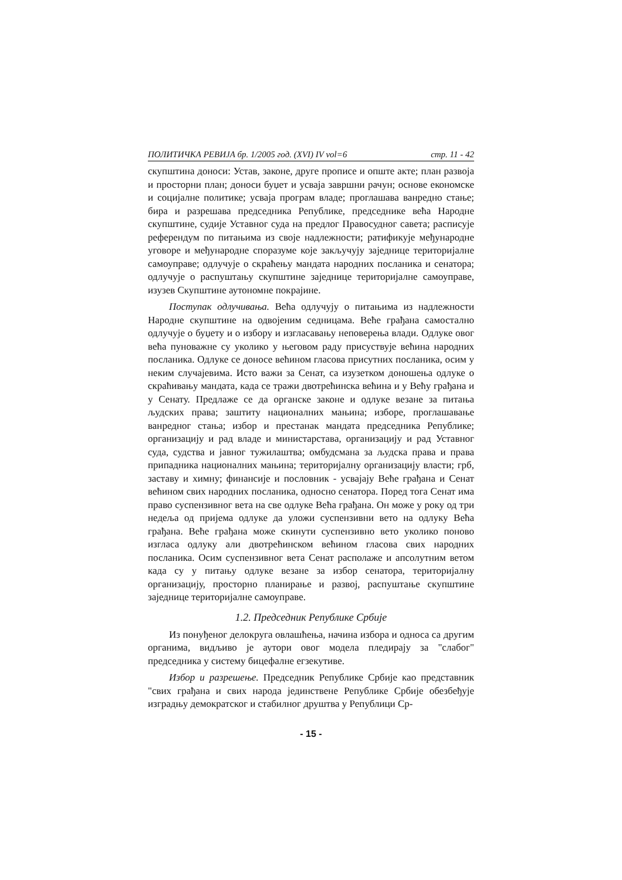ПОЛИТИЧКА РЕВИЈА бр. 1/2005 год. (XVI) IV vol=6 стр. 11 - 42
скупштина доноси: Устав, законе, друге прописе и опште акте; план развоја и просторни план; доноси буџет и усваја завршни рачун; основе економске и социјалне политике; усваја програм владе; проглашава ванредно стање; бира и разрешава председника Републике, председнике већа Народне скупштине, судије Уставног суда на предлог Правосудног савета; расписује референдум по питањима из своје надлежности; ратификује међународне уговоре и међународне споразуме које закључују заједнице територијалне самоуправе; одлучује о скраћењу мандата народних посланика и сенатора; одлучује о распуштању скупштине заједнице територијалне самоуправе, изузев Скупштине аутономне покрајине.
Поступак одлучивања. Већа одлучују о питањима из надлежности Народне скупштине на одвојеним седницама. Веће грађана самостално одлучује о буџету и о избору и изгласавању неповерења влади. Одлуке овог већа пуноважне су уколико у његовом раду присуствује већина народних посланика. Одлуке се доносе већином гласова присутних посланика, осим у неким случајевима. Исто важи за Сенат, са изузетком доношења одлуке о скраћивању мандата, када се тражи двотрећинска већина и у Већу грађана и у Сенату. Предлаже се да органске законе и одлуке везане за питања људских права; заштиту националних мањина; изборе, проглашавање ванредног стања; избор и престанак мандата председника Републике; организацију и рад владе и министарстава, организацију и рад Уставног суда, судства и јавног тужилаштва; омбудсмана за људска права и права припадника националних мањина; територијалну организацију власти; грб, заставу и химну; финансије и пословник - усвајају Веће грађана и Сенат већином свих народних посланика, односно сенатора. Поред тога Сенат има право суспензивног вета на све одлуке Већа грађана. Он може у року од три недеља од пријема одлуке да уложи суспензивни вето на одлуку Већа грађана. Веће грађана може скинути суспензивно вето уколико поново изгласа одлуку али двотрећинском већином гласова свих народних посланика. Осим суспензивног вета Сенат располаже и апсолутним ветом када су у питању одлуке везане за избор сенатора, територијалну организацију, просторно планирање и развој, распуштање скупштине заједнице територијалне самоуправе.
1.2. Председник Републике Србије
Из понуђеног делокруга овлашћења, начина избора и односа са другим органима, видљиво је аутори овог модела плeдирају за "слабог" председника у систему бицефалне егзекутиве.
Избор и разрешење. Председник Републике Србије као представник "свих грађана и свих народа јединствене Републике Србије обезбеђује изградњу демократског и стабилног друштва у Републици Ср-
- 15 -